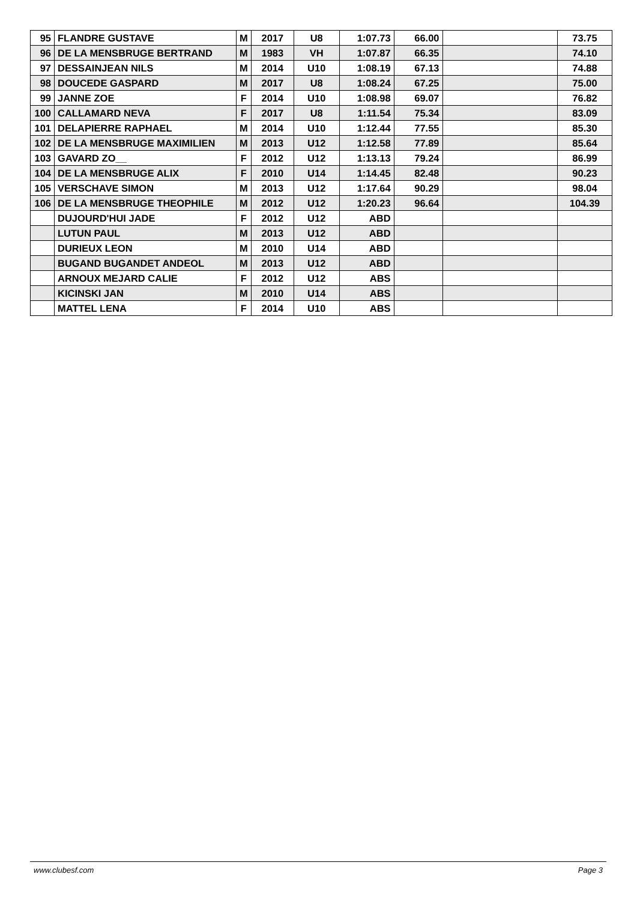| 95 | FLANDRE GUSTAVE | M | 2017 | U8 | 1:07.73 | 66.00 | | 73.75 |
| 96 | DE LA MENSBRUGE BERTRAND | M | 1983 | VH | 1:07.87 | 66.35 | | 74.10 |
| 97 | DESSAINJEAN NILS | M | 2014 | U10 | 1:08.19 | 67.13 | | 74.88 |
| 98 | DOUCEDE GASPARD | M | 2017 | U8 | 1:08.24 | 67.25 | | 75.00 |
| 99 | JANNE ZOE | F | 2014 | U10 | 1:08.98 | 69.07 | | 76.82 |
| 100 | CALLAMARD NEVA | F | 2017 | U8 | 1:11.54 | 75.34 | | 83.09 |
| 101 | DELAPIERRE RAPHAEL | M | 2014 | U10 | 1:12.44 | 77.55 | | 85.30 |
| 102 | DE LA MENSBRUGE MAXIMILIEN | M | 2013 | U12 | 1:12.58 | 77.89 | | 85.64 |
| 103 | GAVARD ZO__ | F | 2012 | U12 | 1:13.13 | 79.24 | | 86.99 |
| 104 | DE LA MENSBRUGE ALIX | F | 2010 | U14 | 1:14.45 | 82.48 | | 90.23 |
| 105 | VERSCHAVE SIMON | M | 2013 | U12 | 1:17.64 | 90.29 | | 98.04 |
| 106 | DE LA MENSBRUGE THEOPHILE | M | 2012 | U12 | 1:20.23 | 96.64 | | 104.39 |
| | DUJOURD'HUI JADE | F | 2012 | U12 | ABD | | | |
| | LUTUN PAUL | M | 2013 | U12 | ABD | | | |
| | DURIEUX LEON | M | 2010 | U14 | ABD | | | |
| | BUGAND BUGANDET ANDEOL | M | 2013 | U12 | ABD | | | |
| | ARNOUX MEJARD CALIE | F | 2012 | U12 | ABS | | | |
| | KICINSKI JAN | M | 2010 | U14 | ABS | | | |
| | MATTEL LENA | F | 2014 | U10 | ABS | | | |
www.clubesf.com Page 3